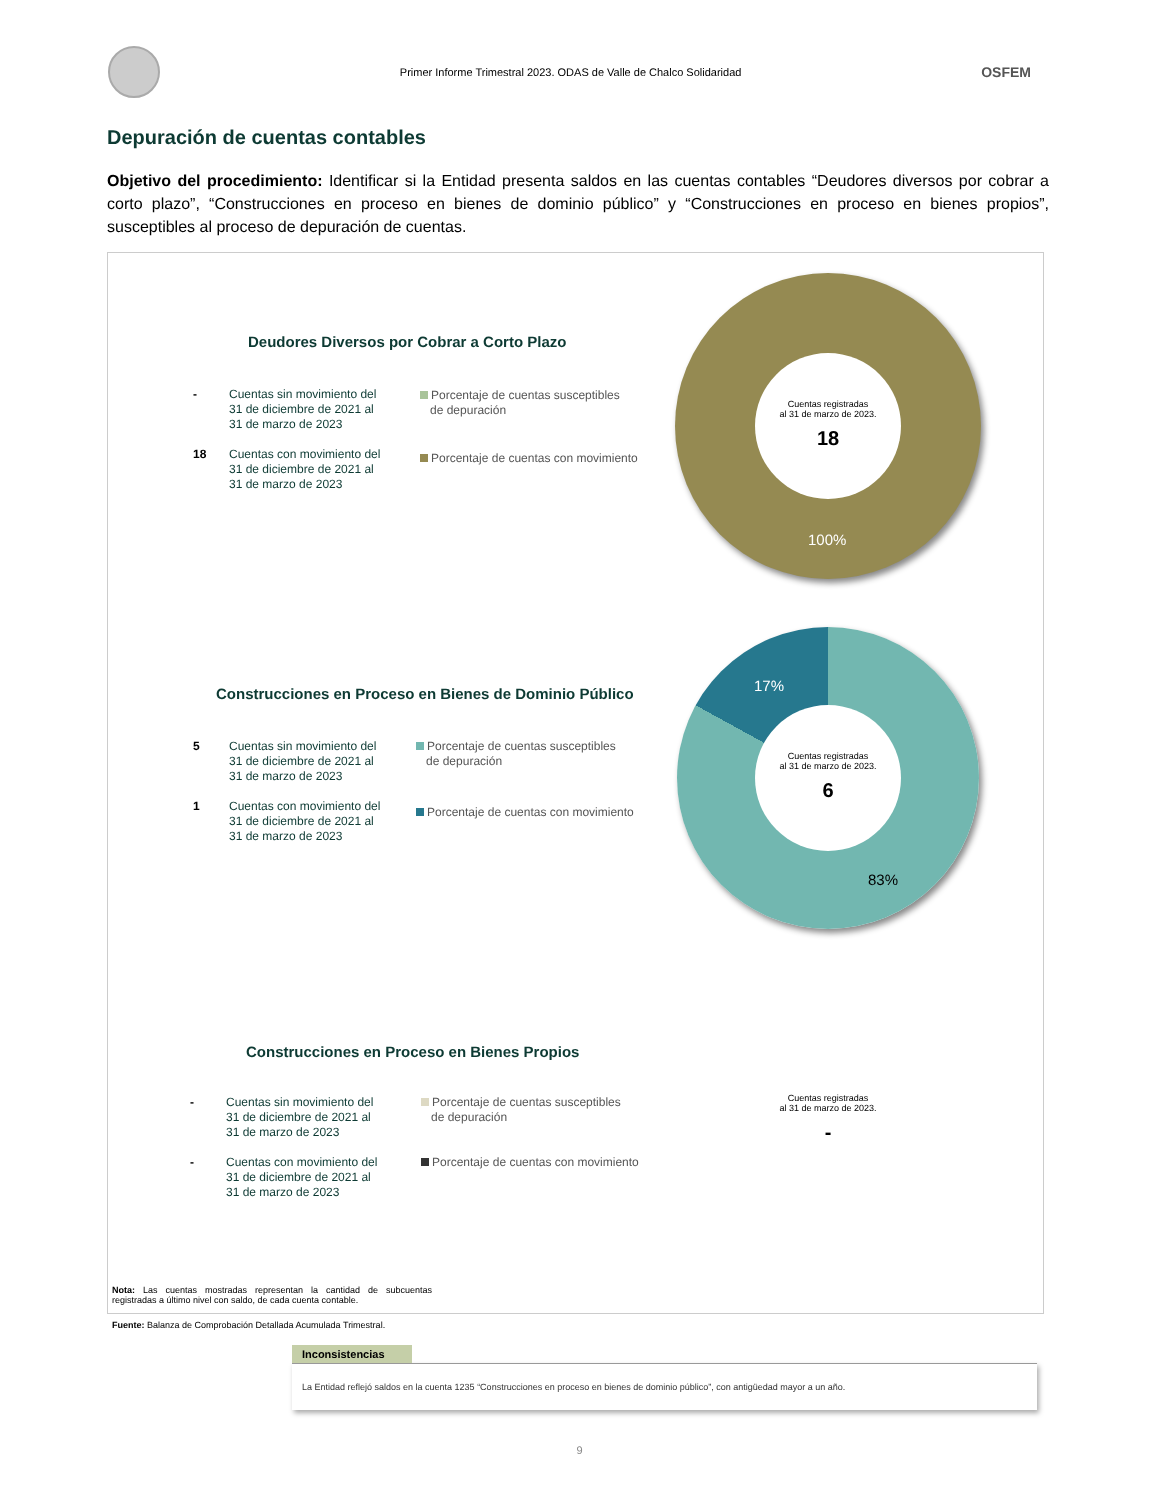Primer Informe Trimestral 2023. ODAS de Valle de Chalco Solidaridad
OSFEM
Depuración de cuentas contables
Objetivo del procedimiento: Identificar si la Entidad presenta saldos en las cuentas contables “Deudores diversos por cobrar a corto plazo”, “Construcciones en proceso en bienes de dominio público” y “Construcciones en proceso en bienes propios”, susceptibles al proceso de depuración de cuentas.
Deudores Diversos por Cobrar a Corto Plazo
- Cuentas sin movimiento del
31 de diciembre de 2021 al
31 de marzo de 2023
18 Cuentas con movimiento del
31 de diciembre de 2021 al
31 de marzo de 2023
Porcentaje de cuentas susceptibles
de depuración
Porcentaje de cuentas con movimiento
Cuentas registradas
al 31 de marzo de 2023.
18
100%
Construcciones en Proceso en Bienes de Dominio Público
5 Cuentas sin movimiento del
31 de diciembre de 2021 al
31 de marzo de 2023
1 Cuentas con movimiento del
31 de diciembre de 2021 al
31 de marzo de 2023
Porcentaje de cuentas susceptibles
de depuración
Porcentaje de cuentas con movimiento
Cuentas registradas
al 31 de marzo de 2023.
6
17%
83%
Construcciones en Proceso en Bienes Propios
- Cuentas sin movimiento del
31 de diciembre de 2021 al
31 de marzo de 2023
- Cuentas con movimiento del
31 de diciembre de 2021 al
31 de marzo de 2023
Porcentaje de cuentas susceptibles
de depuración
Porcentaje de cuentas con movimiento
Cuentas registradas
al 31 de marzo de 2023.
-
Nota: Las cuentas mostradas representan la cantidad de subcuentas registradas a último nivel con saldo, de cada cuenta contable.
Fuente: Balanza de Comprobación Detallada Acumulada Trimestral.
Inconsistencias
La Entidad reflejó saldos en la cuenta 1235 “Construcciones en proceso en bienes de dominio público”, con antigüedad mayor a un año.
9